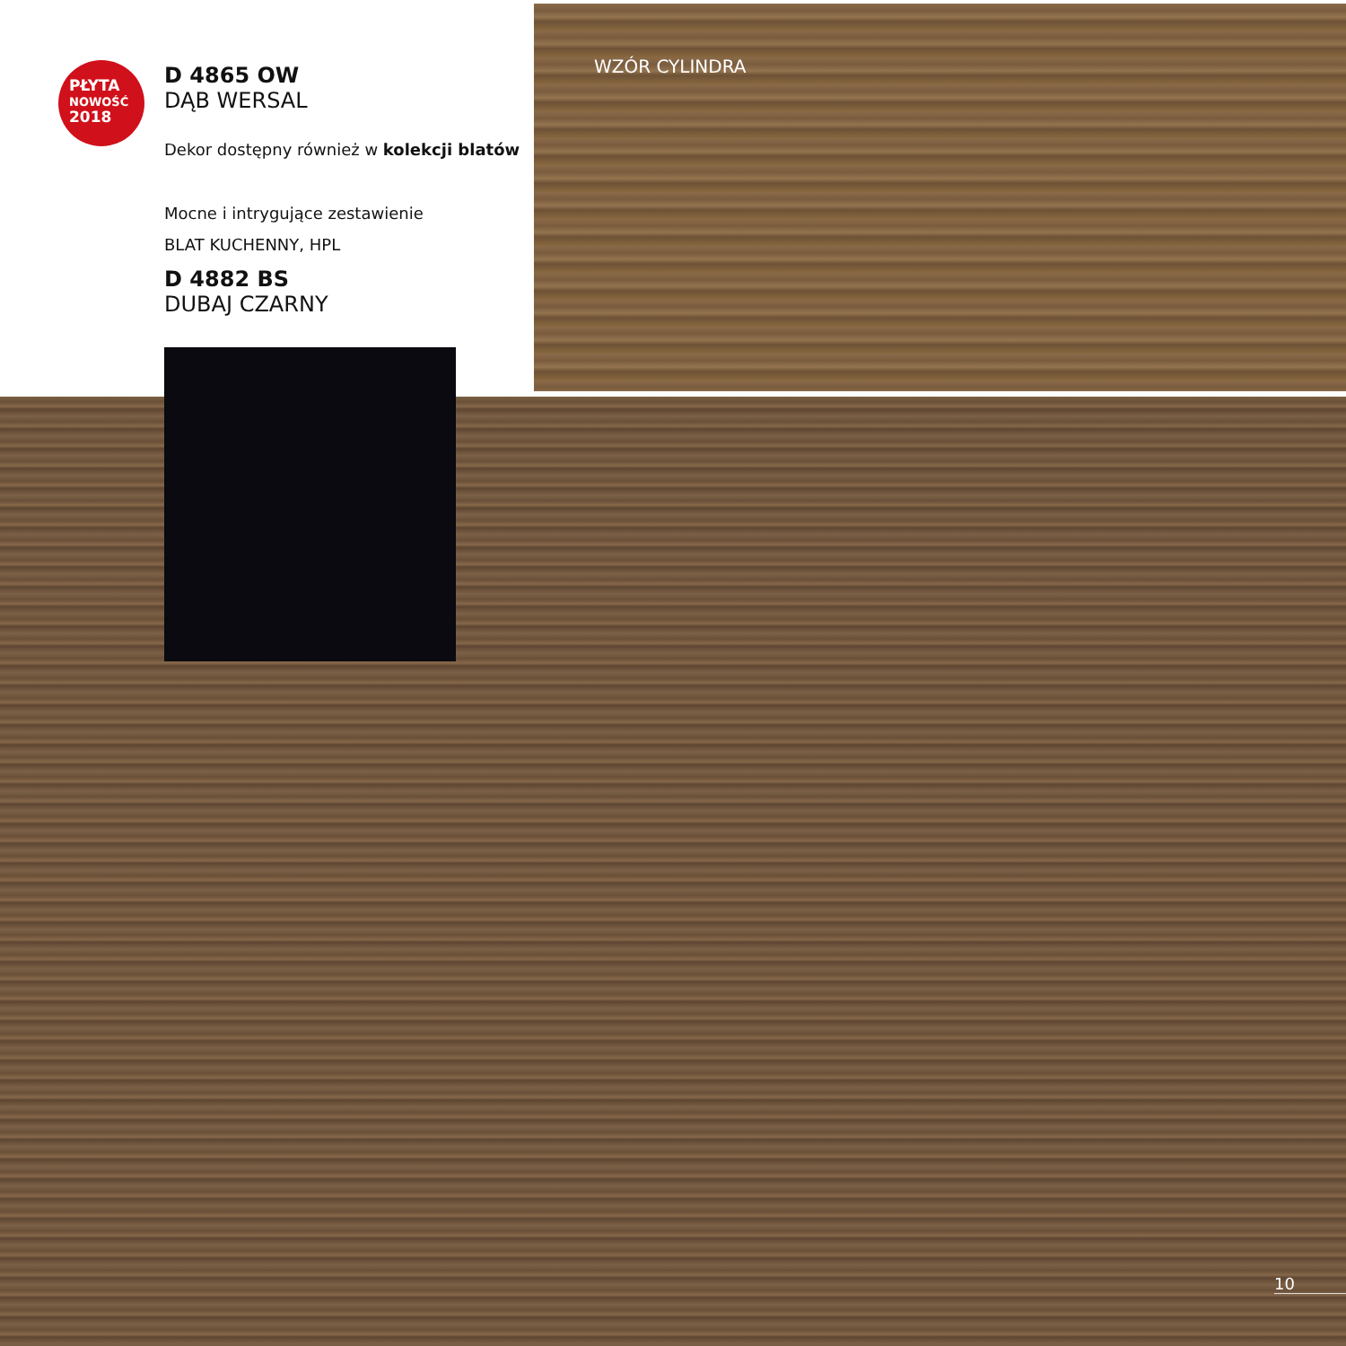WZÓR CYLINDRA
PŁYTA
NOWOŚĆ
2018
D 4865 OW
DĄB WERSAL
Dekor dostępny również w kolekcji blatów
Mocne i intrygujące zestawienie
BLAT KUCHENNY, HPL
D 4882 BS
DUBAJ CZARNY
10